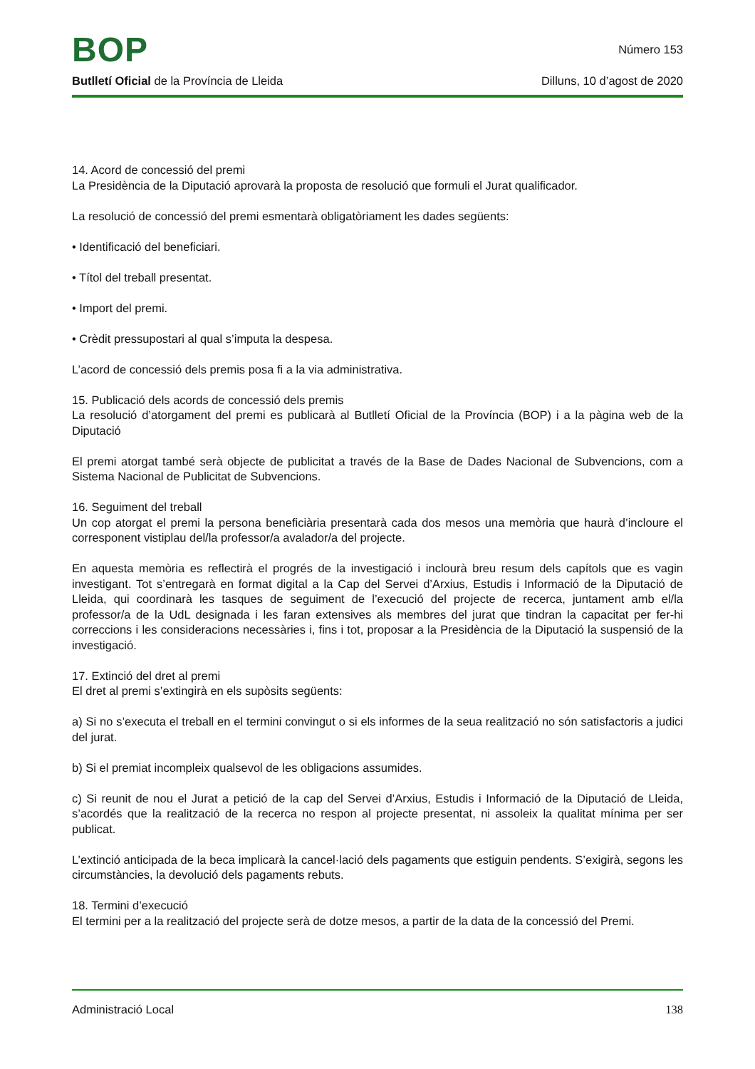BOP
Número 153
Butlletí Oficial de la Província de Lleida
Dilluns, 10 d’agost de 2020
14. Acord de concessió del premi
La Presidència de la Diputació aprovarà la proposta de resolució que formuli el Jurat qualificador.
La resolució de concessió del premi esmentarà obligatòriament les dades següents:
• Identificació del beneficiari.
• Títol del treball presentat.
• Import del premi.
• Crèdit pressupostari al qual s’imputa la despesa.
L’acord de concessió dels premis posa fi a la via administrativa.
15. Publicació dels acords de concessió dels premis
La resolució d’atorgament del premi es publicarà al Butlletí Oficial de la Província (BOP) i a la pàgina web de la Diputació
El premi atorgat també serà objecte de publicitat a través de la Base de Dades Nacional de Subvencions, com a Sistema Nacional de Publicitat de Subvencions.
16. Seguiment del treball
Un cop atorgat el premi la persona beneficiària presentarà cada dos mesos una memòria que haurà d’incloure el corresponent vistiplau del/la professor/a avalador/a del projecte.
En aquesta memòria es reflectirà el progrés de la investigació i inclourà breu resum dels capítols que es vagin investigant. Tot s’entregarà en format digital a la Cap del Servei d’Arxius, Estudis i Informació de la Diputació de Lleida, qui coordinarà les tasques de seguiment de l’execució del projecte de recerca, juntament amb el/la professor/a de la UdL designada i les faran extensives als membres del jurat que tindran la capacitat per fer-hi correccions i les consideracions necessàries i, fins i tot, proposar a la Presidència de la Diputació la suspensió de la investigació.
17. Extinció del dret al premi
El dret al premi s’extingirà en els supòsits següents:
a) Si no s’executa el treball en el termini convingut o si els informes de la seua realització no són satisfactoris a judici del jurat.
b) Si el premiat incompleix qualsevol de les obligacions assumides.
c) Si reunit de nou el Jurat a petició de la cap del Servei d’Arxius, Estudis i Informació de la Diputació de Lleida, s’acordés que la realització de la recerca no respon al projecte presentat, ni assoleix la qualitat mínima per ser publicat.
L’extinció anticipada de la beca implicarà la cancel·lació dels pagaments que estiguin pendents. S’exigirà, segons les circumstàncies, la devolució dels pagaments rebuts.
18. Termini d’execució
El termini per a la realització del projecte serà de dotze mesos, a partir de la data de la concessió del Premi.
Administració Local 138